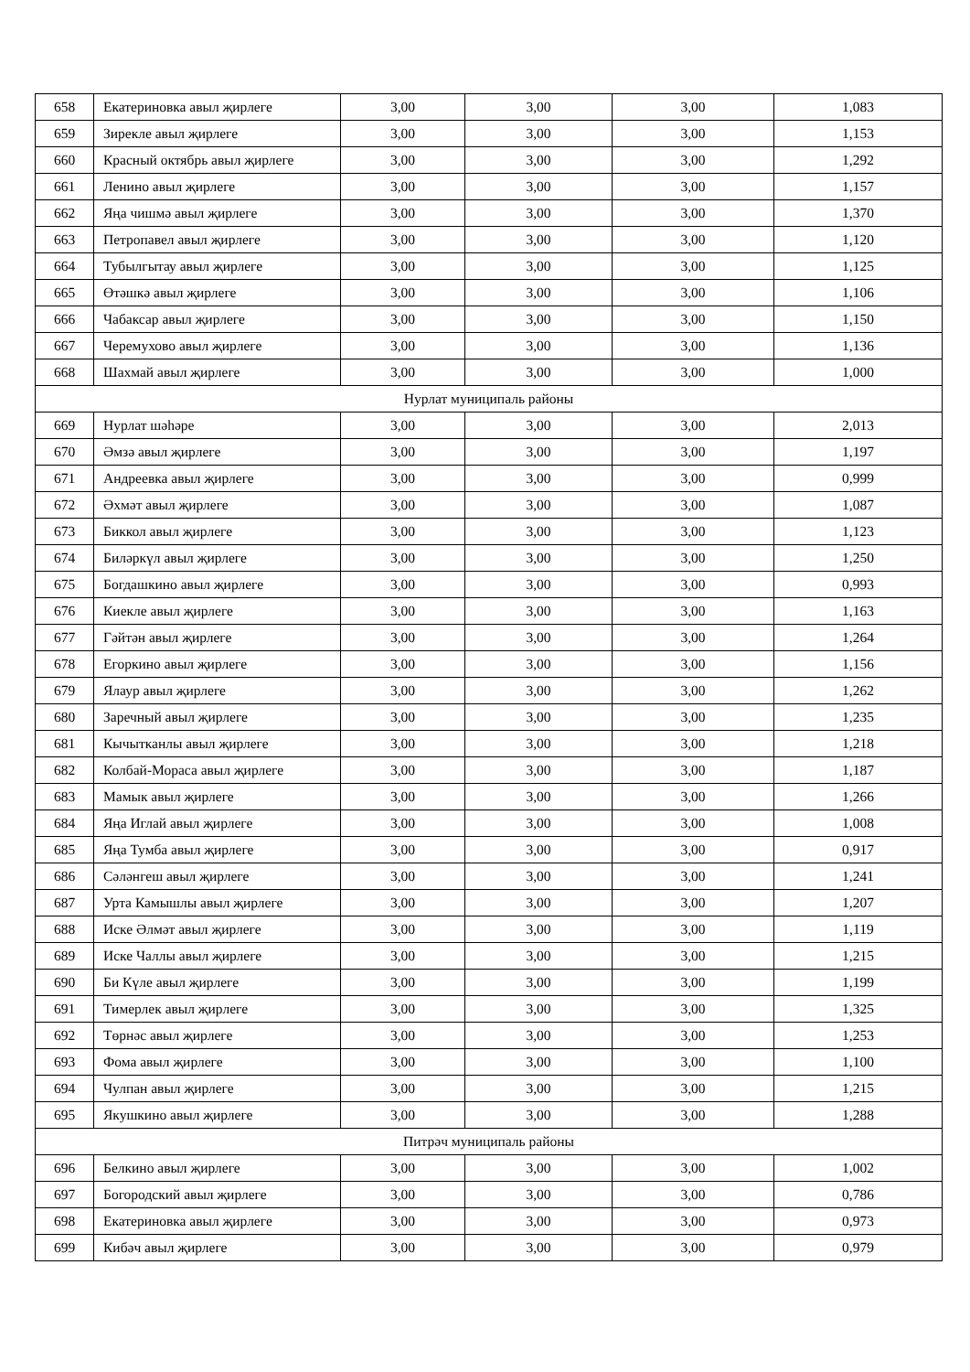| 658 | Екатериновка авыл җирлеге | 3,00 | 3,00 | 3,00 | 1,083 |
| 659 | Зирекле авыл җирлеге | 3,00 | 3,00 | 3,00 | 1,153 |
| 660 | Красный октябрь авыл җирлеге | 3,00 | 3,00 | 3,00 | 1,292 |
| 661 | Ленино авыл җирлеге | 3,00 | 3,00 | 3,00 | 1,157 |
| 662 | Яңа чишмә авыл җирлеге | 3,00 | 3,00 | 3,00 | 1,370 |
| 663 | Петропавел авыл җирлеге | 3,00 | 3,00 | 3,00 | 1,120 |
| 664 | Тубылгытау авыл җирлеге | 3,00 | 3,00 | 3,00 | 1,125 |
| 665 | Өтәшкә авыл җирлеге | 3,00 | 3,00 | 3,00 | 1,106 |
| 666 | Чабаксар авыл җирлеге | 3,00 | 3,00 | 3,00 | 1,150 |
| 667 | Черемухово авыл җирлеге | 3,00 | 3,00 | 3,00 | 1,136 |
| 668 | Шахмай авыл җирлеге | 3,00 | 3,00 | 3,00 | 1,000 |
| Нурлат муниципаль районы | | | | | |
| 669 | Нурлат шәһәре | 3,00 | 3,00 | 3,00 | 2,013 |
| 670 | Әмзә авыл җирлеге | 3,00 | 3,00 | 3,00 | 1,197 |
| 671 | Андреевка авыл җирлеге | 3,00 | 3,00 | 3,00 | 0,999 |
| 672 | Әхмәт авыл җирлеге | 3,00 | 3,00 | 3,00 | 1,087 |
| 673 | Биккол авыл җирлеге | 3,00 | 3,00 | 3,00 | 1,123 |
| 674 | Биләркүл авыл җирлеге | 3,00 | 3,00 | 3,00 | 1,250 |
| 675 | Богдашкино авыл җирлеге | 3,00 | 3,00 | 3,00 | 0,993 |
| 676 | Киекле авыл җирлеге | 3,00 | 3,00 | 3,00 | 1,163 |
| 677 | Гәйтән авыл җирлеге | 3,00 | 3,00 | 3,00 | 1,264 |
| 678 | Егоркино авыл җирлеге | 3,00 | 3,00 | 3,00 | 1,156 |
| 679 | Ялаур авыл җирлеге | 3,00 | 3,00 | 3,00 | 1,262 |
| 680 | Заречный авыл җирлеге | 3,00 | 3,00 | 3,00 | 1,235 |
| 681 | Кычытканлы авыл җирлеге | 3,00 | 3,00 | 3,00 | 1,218 |
| 682 | Колбай-Мораса авыл җирлеге | 3,00 | 3,00 | 3,00 | 1,187 |
| 683 | Мамык авыл җирлеге | 3,00 | 3,00 | 3,00 | 1,266 |
| 684 | Яңа Иглай авыл җирлеге | 3,00 | 3,00 | 3,00 | 1,008 |
| 685 | Яңа Тумба авыл җирлеге | 3,00 | 3,00 | 3,00 | 0,917 |
| 686 | Сәләнгеш авыл җирлеге | 3,00 | 3,00 | 3,00 | 1,241 |
| 687 | Урта Камышлы авыл җирлеге | 3,00 | 3,00 | 3,00 | 1,207 |
| 688 | Иске Әлмәт авыл җирлеге | 3,00 | 3,00 | 3,00 | 1,119 |
| 689 | Иске Чаллы авыл җирлеге | 3,00 | 3,00 | 3,00 | 1,215 |
| 690 | Би Күле авыл җирлеге | 3,00 | 3,00 | 3,00 | 1,199 |
| 691 | Тимерлек авыл җирлеге | 3,00 | 3,00 | 3,00 | 1,325 |
| 692 | Төрнәс авыл җирлеге | 3,00 | 3,00 | 3,00 | 1,253 |
| 693 | Фома авыл җирлеге | 3,00 | 3,00 | 3,00 | 1,100 |
| 694 | Чулпан авыл җирлеге | 3,00 | 3,00 | 3,00 | 1,215 |
| 695 | Якушкино авыл җирлеге | 3,00 | 3,00 | 3,00 | 1,288 |
| Питрәч муниципаль районы | | | | | |
| 696 | Белкино авыл җирлеге | 3,00 | 3,00 | 3,00 | 1,002 |
| 697 | Богородский авыл җирлеге | 3,00 | 3,00 | 3,00 | 0,786 |
| 698 | Екатериновка авыл җирлеге | 3,00 | 3,00 | 3,00 | 0,973 |
| 699 | Кибәч авыл җирлеге | 3,00 | 3,00 | 3,00 | 0,979 |